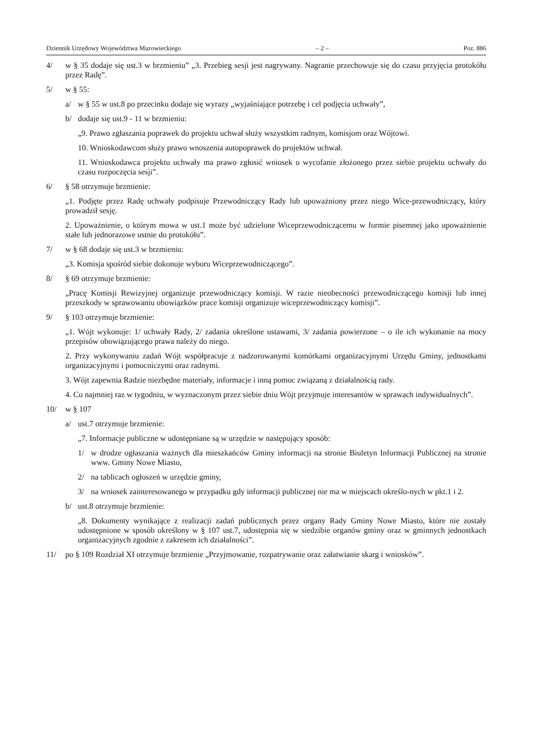Dziennik Urzędowy Województwa Mazowieckiego – 2 – Poz. 886
4/ w § 35 dodaje się ust.3 w brzmieniu” „3. Przebieg sesji jest nagrywany. Nagranie przechowuje się do czasu przyjęcia protokółu przez Radę”.
5/ w § 55:
a/ w § 55 w ust.8 po przecinku dodaje się wyrazy „wyjaśniające potrzebę i cel podjęcia uchwały”,
b/ dodaje się ust.9 - 11 w brzmieniu:
„9. Prawo zgłaszania poprawek do projektu uchwał służy wszystkim radnym, komisjom oraz Wójtowi.
10. Wnioskodawcom służy prawo wnoszenia autopoprawek do projektów uchwał.
11. Wnioskodawca projektu uchwały ma prawo zgłosić wniosek o wycofanie złożonego przez siebie projektu uchwały do czasu rozpoczęcia sesji”.
6/ § 58 otrzymuje brzmienie:
„1. Podjęte przez Radę uchwały podpisuje Przewodniczący Rady lub upoważniony przez niego Wice-przewodniczący, który prowadził sesję.
2. Upoważnienie, o którym mowa w ust.1 może być udzielone Wiceprzewodniczącemu w formie pisemnej jako upoważnienie stałe lub jednorazowe ustnie do protokółu”.
7/ w § 68 dodaje się ust.3 w brzmieniu:
„3. Komisja spośród siebie dokonuje wyboru Wiceprzewodniczącego”.
8/ § 69 otrzymuje brzmienie:
„Pracę Komisji Rewizyjnej organizuje przewodniczący komisji. W razie nieobecności przewodniczącego komisji lub innej przeszkody w sprawowaniu obowiązków prace komisji organizuje wiceprzewodniczący komisji”.
9/ § 103 otrzymuje brzmienie:
„1. Wójt wykonuje: 1/ uchwały Rady, 2/ zadania określone ustawami, 3/ zadania powierzone – o ile ich wykonanie na mocy przepisów obowiązującego prawa należy do niego.
2. Przy wykonywaniu zadań Wójt współpracuje z nadzorowanymi komórkami organizacyjnymi Urzędu Gminy, jednostkami organizacyjnymi i pomocniczymi oraz radnymi.
3. Wójt zapewnia Radzie niezbędne materiały, informacje i inną pomoc związaną z działalnością rady.
4. Co najmniej raz w tygodniu, w wyznaczonym przez siebie dniu Wójt przyjmuje interesantów w sprawach indywidualnych”.
10/ w § 107
a/ ust.7 otrzymuje brzmienie:
„7. Informacje publiczne w udostępniane są w urzędzie w następujący sposób:
1/ w drodze ogłaszania ważnych dla mieszkańców Gminy informacji na stronie Biuletyn Informacji Publicznej na stronie www. Gminy Nowe Miasto,
2/ na tablicach ogłoszeń w urzędzie gminy,
3/ na wniosek zainteresowanego w przypadku gdy informacji publicznej nie ma w miejscach określo-nych w pkt.1 i 2.
b/ ust.8 otrzymuje brzmienie:
„8. Dokumenty wynikające z realizacji zadań publicznych przez organy Rady Gminy Nowe Miasto, które nie zostały udostępnione w sposób określony w § 107 ust.7, udostępnia się w siedzibie organów gminy oraz w gminnych jednostkach organizacyjnych zgodnie z zakresem ich działalności”.
11/ po § 109 Rozdział XI otrzymuje brzmienie „Przyjmowanie, rozpatrywanie oraz załatwianie skarg i wniosków”.